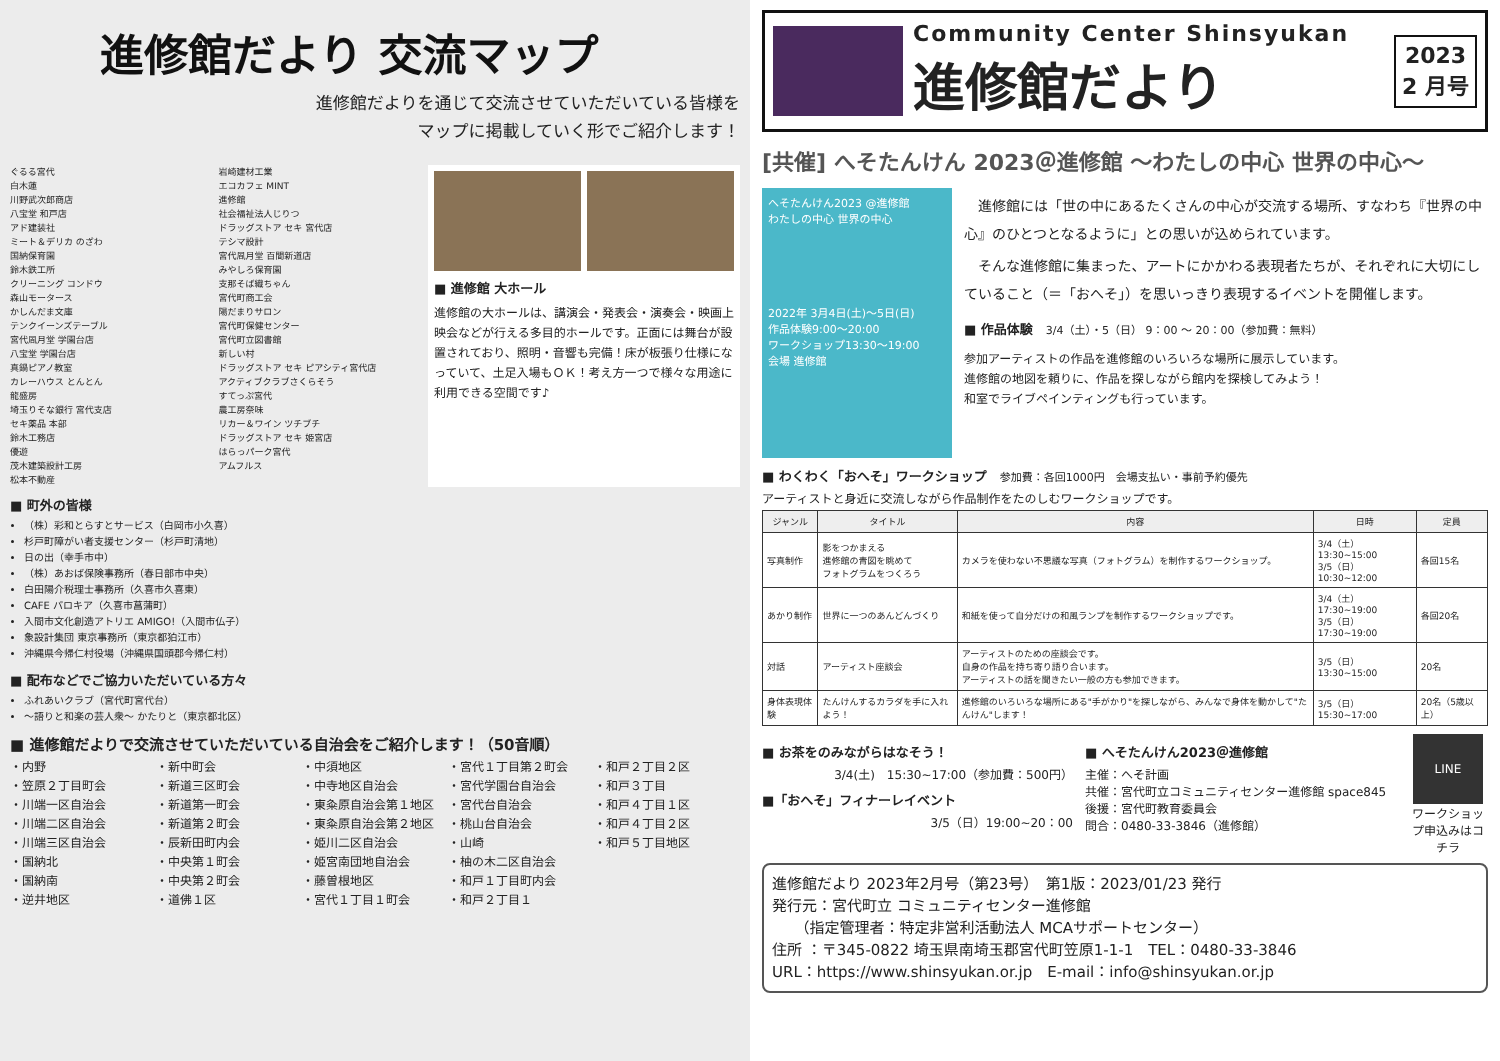進修館だより 交流マップ
進修館だよりを通じて交流させていただいている皆様を
マップに掲載していく形でご紹介します！
ぐるる宮代
白木蓮
川野武次郎商店
八宝堂 和戸店
アド建装社
ミート＆デリカ のざわ
国納保育園
鈴木鉄工所
クリーニング コンドウ
森山モータース
かしんだま文庫
テンクイーンズテーブル
宮代凮月堂 学園台店
八宝堂 学園台店
真鍋ピアノ教室
カレーハウス とんとん
龍盛房
埼玉りそな銀行 宮代支店
セキ薬品 本部
鈴木工務店
優遊
茂木建築設計工房
松本不動産
岩崎建材工業
エコカフェ MINT
進修館
社会福祉法人じりつ
ドラッグストア セキ 宮代店
テシマ設計
宮代凮月堂 百間新道店
みやしろ保育園
支那そば織ちゃん
宮代町商工会
陽だまりサロン
宮代町保健センター
宮代町立図書館
新しい村
ドラッグストア セキ ピアシティ宮代店
アクティブクラブさくらそう
すてっぷ宮代
農工房奈味
リカー＆ワイン ツチブチ
ドラッグストア セキ 姫宮店
はらっパーク宮代
アムフルス
■ 進修館 大ホール
進修館の大ホールは、講演会・発表会・演奏会・映画上映会などが行える多目的ホールです。正面には舞台が設置されており、照明・音響も完備！床が板張り仕様になっていて、土足入場もＯＫ！考え方一つで様々な用途に利用できる空間です♪
■ 町外の皆様
（株）彩和とらすとサービス（白岡市小久喜）
杉戸町障がい者支援センター（杉戸町清地）
日の出（幸手市中）
（株）あおば保険事務所（春日部市中央）
白田陽介税理士事務所（久喜市久喜東）
CAFE パロキア（久喜市菖蒲町）
入間市文化創造アトリエ AMIGO!（入間市仏子）
象設計集団 東京事務所（東京都狛江市）
沖縄県今帰仁村役場（沖縄県国頭郡今帰仁村）
■ 配布などでご協力いただいている方々
ふれあいクラブ（宮代町宮代台）
～語りと和楽の芸人衆～ かたりと（東京都北区）
■ 進修館だよりで交流させていただいている自治会をご紹介します！（50音順）
・内野
・笠原２丁目町会
・川端一区自治会
・川端二区自治会
・川端三区自治会
・国納北
・国納南
・逆井地区
・新中町会
・新道三区町会
・新道第一町会
・新道第２町会
・辰新田町内会
・中央第１町会
・中央第２町会
・道佛１区
・中須地区
・中寺地区自治会
・東粂原自治会第１地区
・東粂原自治会第２地区
・姫川二区自治会
・姫宮南団地自治会
・藤曽根地区
・宮代１丁目１町会
・宮代１丁目第２町会
・宮代学園台自治会
・宮代台自治会
・桃山台自治会
・山崎
・柚の木二区自治会
・和戸１丁目町内会
・和戸２丁目１
・和戸２丁目２区
・和戸３丁目
・和戸４丁目１区
・和戸４丁目２区
・和戸５丁目地区
Community Center Shinsyukan
進修館だより
2023
2 月号
[共催] へそたんけん 2023＠進修館 ～わたしの中心 世界の中心～
へそたんけん2023 @進修館
わたしの中心 世界の中心
2022年 3月4日(土)～5日(日)
作品体験9:00～20:00
ワークショップ13:30～19:00
会場 進修館
　進修館には「世の中にあるたくさんの中心が交流する場所、すなわち『世界の中心』のひとつとなるように」との思いが込められています。
　そんな進修館に集まった、アートにかかわる表現者たちが、それぞれに大切にしていること（＝「おへそ」）を思いっきり表現するイベントを開催します。
■ 作品体験　3/4（土）・5（日） 9：00 ～ 20：00（参加費：無料）
参加アーティストの作品を進修館のいろいろな場所に展示しています。
進修館の地図を頼りに、作品を探しながら館内を探検してみよう！
和室でライブペインティングも行っています。
■ わくわく「おへそ」ワークショップ　参加費：各回1000円　会場支払い・事前予約優先
アーティストと身近に交流しながら作品制作をたのしむワークショップです。
| ジャンル | タイトル | 内容 | 日時 | 定員 |
| --- | --- | --- | --- | --- |
| 写真制作 | 影をつかまえる 進修館の青図を眺めて フォトグラムをつくろう | カメラを使わない不思議な写真（フォトグラム）を制作するワークショップ。 | 3/4（土）13:30~15:00 3/5（日）10:30~12:00 | 各回15名 |
| あかり制作 | 世界に一つのあんどんづくり | 和紙を使って自分だけの和風ランプを制作するワークショップです。 | 3/4（土）17:30~19:00 3/5（日）17:30~19:00 | 各回20名 |
| 対話 | アーティスト座談会 | アーティストのための座談会です。 自身の作品を持ち寄り語り合います。 アーティストの話を聞きたい一般の方も参加できます。 | 3/5（日）13:30~15:00 | 20名 |
| 身体表現体験 | たんけんするカラダを手に入れよう！ | 進修館のいろいろな場所にある"手がかり"を探しながら、みんなで身体を動かして"たんけん"します！ | 3/5（日）15:30~17:00 | 20名（5歳以上） |
■ お茶をのみながらはなそう！
3/4(土)　15:30~17:00（参加費：500円）
■「おへそ」フィナーレイベント
3/5（日）19:00~20：00
■ へそたんけん2023＠進修館
主催：へそ計画
共催：宮代町立コミュニティセンター進修館 space845
後援：宮代町教育委員会
問合：0480-33-3846（進修館）
LINE
ワークショップ申込みはコチラ
進修館だより 2023年2月号（第23号）　第1版：2023/01/23 発行
発行元：宮代町立 コミュニティセンター進修館
　　（指定管理者：特定非営利活動法人 MCAサポートセンター）
住所 ：〒345-0822 埼玉県南埼玉郡宮代町笠原1-1-1　TEL：0480-33-3846
URL：https://www.shinsyukan.or.jp　E-mail：info@shinsyukan.or.jp